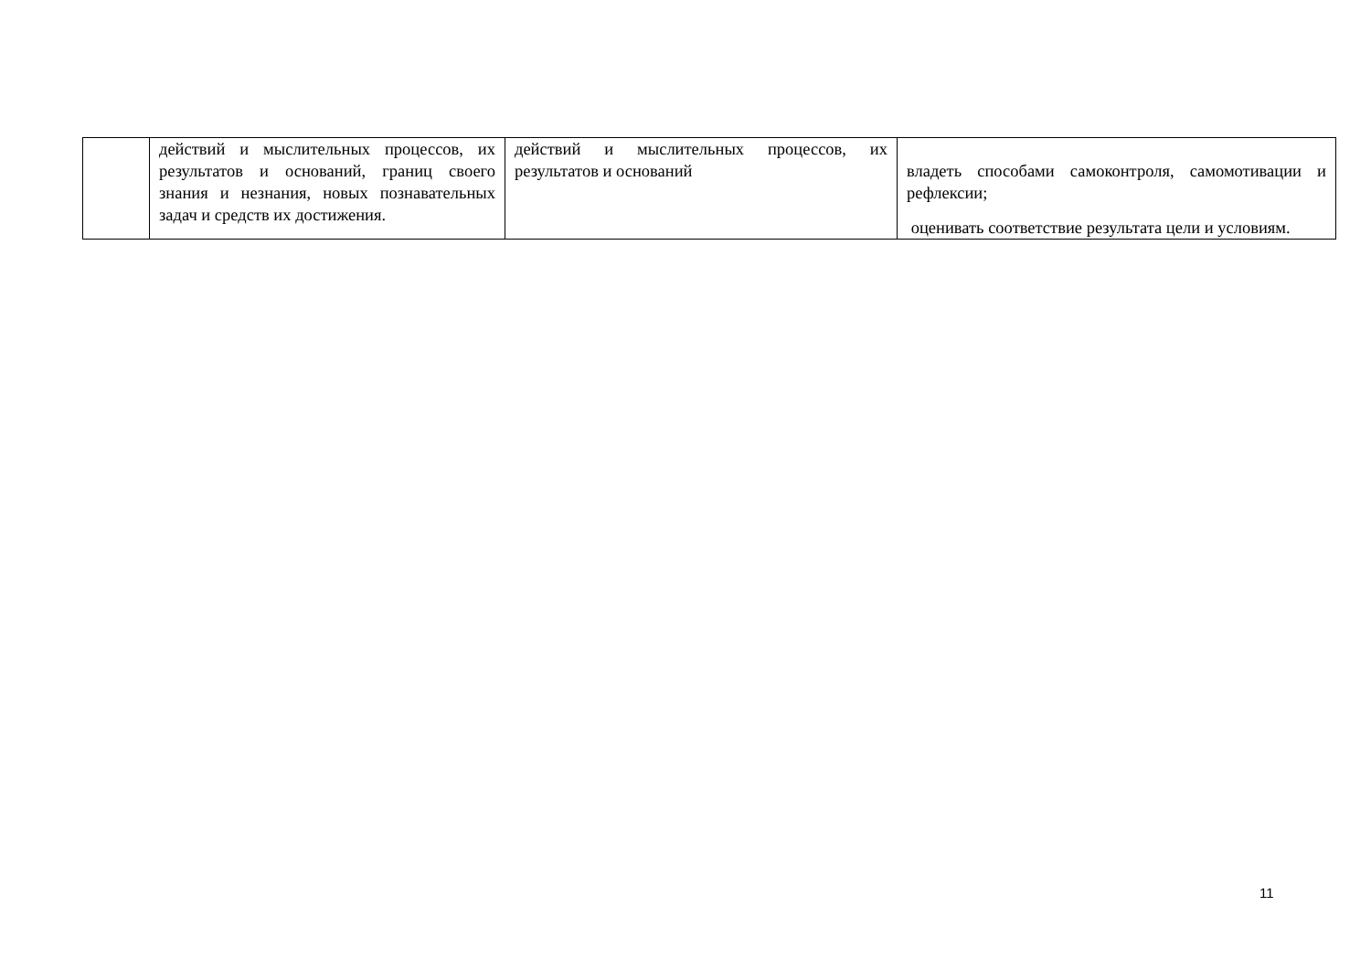| | действий и мыслительных процессов, их результатов и оснований, границ своего знания и незнания, новых познавательных задач и средств их достижения. | действий и мыслительных процессов, их результатов и оснований | владеть способами самоконтроля, самомотивации и рефлексии; оценивать соответствие результата цели и условиям. |
11